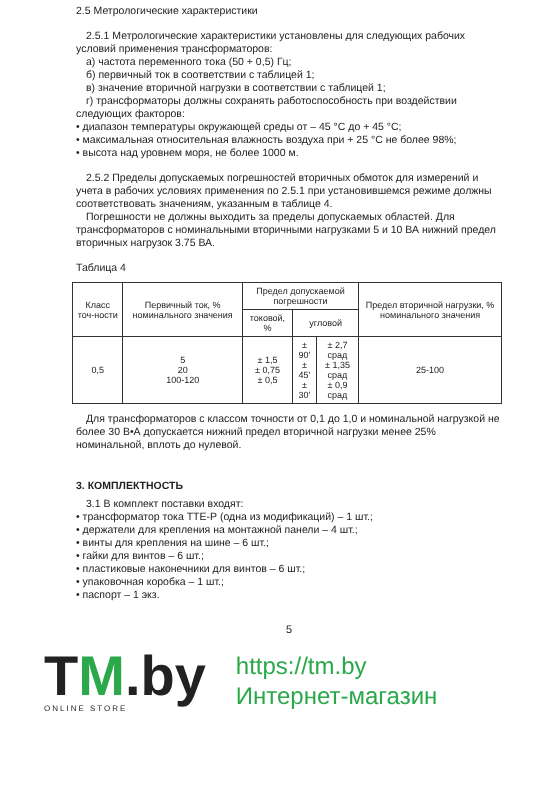2.5 Метрологические характеристики
2.5.1 Метрологические характеристики установлены для следующих рабочих условий применения трансформаторов:
а) частота переменного тока (50 + 0,5) Гц;
б) первичный ток в соответствии с таблицей 1;
в) значение вторичной нагрузки в соответствии с таблицей 1;
г) трансформаторы должны сохранять работоспособность при воздействии следующих факторов:
• диапазон температуры окружающей среды от – 45 °С до + 45 °С;
• максимальная относительная влажность воздуха при + 25 °С не более 98%;
• высота над уровнем моря, не более 1000 м.
2.5.2 Пределы допускаемых погрешностей вторичных обмоток для измерений и учета в рабочих условиях применения по 2.5.1 при установившемся режиме должны соответствовать значениям, указанным в таблице 4.
Погрешности не должны выходить за пределы допускаемых областей. Для трансформаторов с номинальными вторичными нагрузками 5 и 10 ВА нижний предел вторичных нагрузок 3.75 ВА.
Таблица 4
| Класс точ-ности | Первичный ток, % номинального значения | Предел допускаемой погрешности | | | Предел вторичной нагрузки, % номинального значения |
| --- | --- | --- | --- | --- | --- |
| | | токовой, % | угловой | | |
| 0,5 | 5 20 100-120 | ± 1,5 ± 0,75 ± 0,5 | ± 90' ± 45' ± 30' | ± 2,7 срад ± 1,35 срад ± 0,9 срад | 25-100 |
Для трансформаторов с классом точности от 0,1 до 1,0 и номинальной нагрузкой не более 30 В•А допускается нижний предел вторичной нагрузки менее 25% номинальной, вплоть до нулевой.
3. КОМПЛЕКТНОСТЬ
3.1 В комплект поставки входят:
• трансформатор тока ТТЕ-Р (одна из модификаций) – 1 шт.;
• держатели для крепления на монтажной панели – 4 шт.;
• винты для крепления на шине – 6 шт.;
• гайки для винтов – 6 шт.;
• пластиковые наконечники для винтов – 6 шт.;
• упаковочная коробка – 1 шт.;
• паспорт – 1 экз.
5
TM.by
ONLINE STORE
https://tm.by
Интернет-магазин